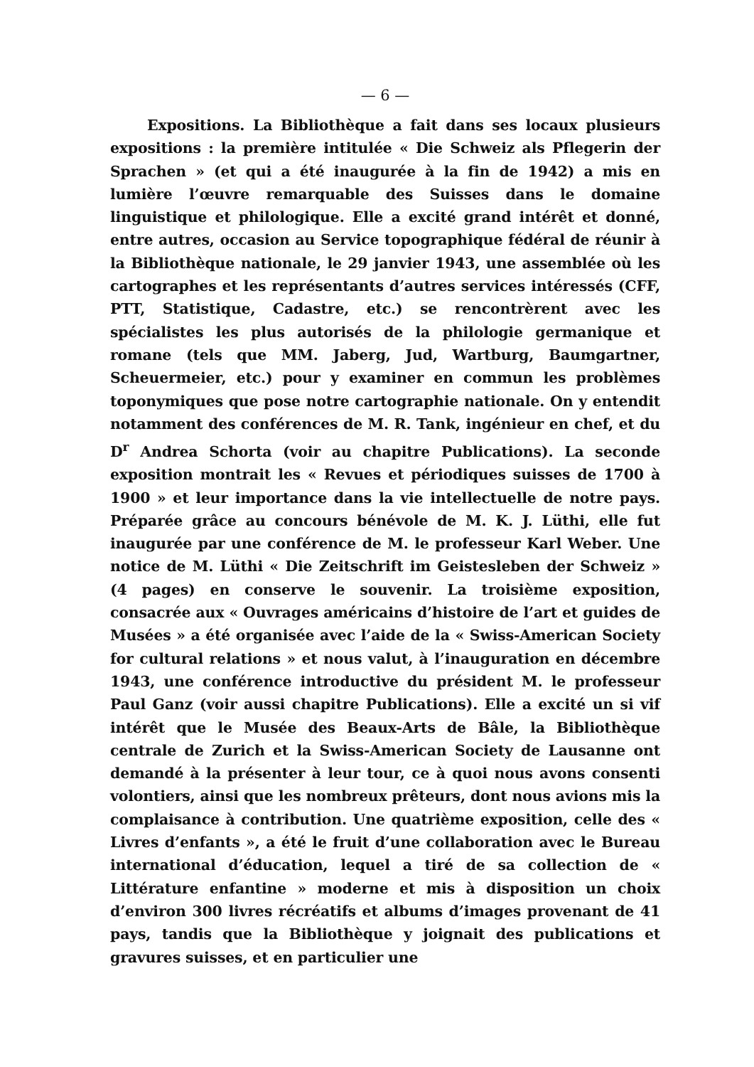— 6 —
Expositions. La Bibliothèque a fait dans ses locaux plusieurs expositions : la première intitulée « Die Schweiz als Pflegerin der Sprachen » (et qui a été inaugurée à la fin de 1942) a mis en lumière l’œuvre remarquable des Suisses dans le domaine linguistique et philologique. Elle a excité grand intérêt et donné, entre autres, occasion au Service topographique fédéral de réunir à la Bibliothèque nationale, le 29 janvier 1943, une assemblée où les cartographes et les représentants d’autres services intéressés (CFF, PTT, Statistique, Cadastre, etc.) se rencontrèrent avec les spécialistes les plus autorisés de la philologie germanique et romane (tels que MM. Jaberg, Jud, Wartburg, Baumgartner, Scheuermeier, etc.) pour y examiner en commun les problèmes toponymiques que pose notre cartographie nationale. On y entendit notamment des conférences de M. R. Tank, ingénieur en chef, et du D<sup>r</sup> Andrea Schorta (voir au chapitre Publications). La seconde exposition montrait les « Revues et périodiques suisses de 1700 à 1900 » et leur importance dans la vie intellectuelle de notre pays. Préparée grâce au concours bénévole de M. K. J. Lüthi, elle fut inaugurée par une conférence de M. le professeur Karl Weber. Une notice de M. Lüthi « Die Zeitschrift im Geistesleben der Schweiz » (4 pages) en conserve le souvenir. La troisième exposition, consacrée aux « Ouvrages américains d’histoire de l’art et guides de Musées » a été organisée avec l’aide de la « Swiss-American Society for cultural relations » et nous valut, à l’inauguration en décembre 1943, une conférence introductive du président M. le professeur Paul Ganz (voir aussi chapitre Publications). Elle a excité un si vif intérêt que le Musée des Beaux-Arts de Bâle, la Bibliothèque centrale de Zurich et la Swiss-American Society de Lausanne ont demandé à la présenter à leur tour, ce à quoi nous avons consenti volontiers, ainsi que les nombreux prêteurs, dont nous avions mis la complaisance à contribution. Une quatrième exposition, celle des « Livres d’enfants », a été le fruit d’une collaboration avec le Bureau international d’éducation, lequel a tiré de sa collection de « Littérature enfantine » moderne et mis à disposition un choix d’environ 300 livres récréatifs et albums d’images provenant de 41 pays, tandis que la Bibliothèque y joignait des publications et gravures suisses, et en particulier une